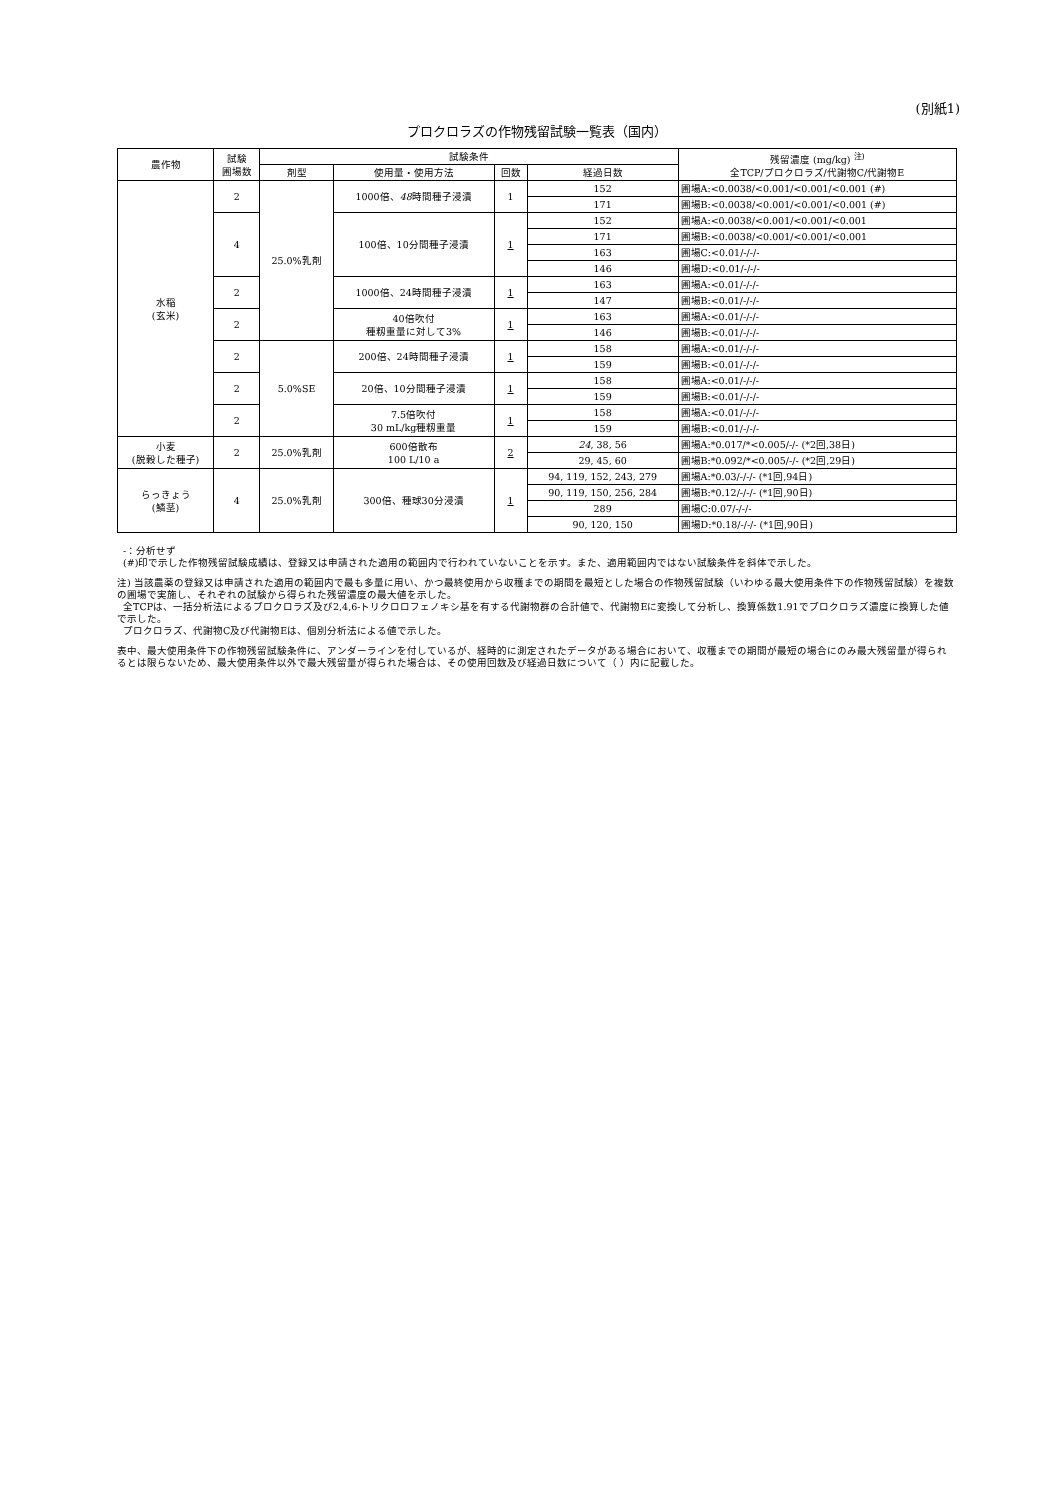(別紙1)
プロクロラズの作物残留試験一覧表（国内）
| 農作物 | 試験 圃場数 | 試験条件 | | | | 残留濃度 (mg/kg) <sup>注)</sup> 全TCP/プロクロラズ/代謝物C/代謝物E |
| --- | --- | --- | --- | --- | --- | --- |
| | | 剤型 | 使用量・使用方法 | 回数 | 経過日数 | |
| 水稲 (玄米) | 2 | 25.0%乳剤 | 1000倍、 48 時間種子浸漬 | 1 | 152 | 圃場A:<0.0038/<0.001/<0.001/<0.001 (#) |
| | | | | | 171 | 圃場B:<0.0038/<0.001/<0.001/<0.001 (#) |
| | 4 | | 100倍、10分間種子浸漬 | 1 | 152 | 圃場A:<0.0038/<0.001/<0.001/<0.001 |
| | | | | | 171 | 圃場B:<0.0038/<0.001/<0.001/<0.001 |
| | | | | | 163 | 圃場C:<0.01/-/-/- |
| | | | | | 146 | 圃場D:<0.01/-/-/- |
| | 2 | | 1000倍、24時間種子浸漬 | 1 | 163 | 圃場A:<0.01/-/-/- |
| | | | | | 147 | 圃場B:<0.01/-/-/- |
| | 2 | | 40倍吹付 種籾重量に対して3% | 1 | 163 | 圃場A:<0.01/-/-/- |
| | | | | | 146 | 圃場B:<0.01/-/-/- |
| | 2 | 5.0%SE | 200倍、24時間種子浸漬 | 1 | 158 | 圃場A:<0.01/-/-/- |
| | | | | | 159 | 圃場B:<0.01/-/-/- |
| | 2 | | 20倍、10分間種子浸漬 | 1 | 158 | 圃場A:<0.01/-/-/- |
| | | | | | 159 | 圃場B:<0.01/-/-/- |
| | 2 | | 7.5倍吹付 30 mL/kg種籾重量 | 1 | 158 | 圃場A:<0.01/-/-/- |
| | | | | | 159 | 圃場B:<0.01/-/-/- |
| 小麦 (脱穀した種子) | 2 | 25.0%乳剤 | 600倍散布 100 L/10 a | 2 | 24 , 38, 56 | 圃場A:*0.017/*<0.005/-/- (*2回,38日) |
| | | | | | 29, 45, 60 | 圃場B:*0.092/*<0.005/-/- (*2回,29日) |
| らっきょう (鱗茎) | 4 | 25.0%乳剤 | 300倍、種球30分浸漬 | 1 | 94, 119, 152, 243, 279 | 圃場A:*0.03/-/-/- (*1回,94日) |
| | | | | | 90, 119, 150, 256, 284 | 圃場B:*0.12/-/-/- (*1回,90日) |
| | | | | | 289 | 圃場C:0.07/-/-/- |
| | | | | | 90, 120, 150 | 圃場D:*0.18/-/-/- (*1回,90日) |
-：分析せず
(#)印で示した作物残留試験成績は、登録又は申請された適用の範囲内で行われていないことを示す。また、適用範囲内ではない試験条件を斜体で示した。
注) 当該農薬の登録又は申請された適用の範囲内で最も多量に用い、かつ最終使用から収穫までの期間を最短とした場合の作物残留試験（いわゆる最大使用条件下の作物残留試験）を複数の圃場で実施し、それぞれの試験から得られた残留濃度の最大値を示した。
全TCPは、一括分析法によるプロクロラズ及び2,4,6-トリクロロフェノキシ基を有する代謝物群の合計値で、代謝物Eに変換して分析し、換算係数1.91でプロクロラズ濃度に換算した値で示した。
プロクロラズ、代謝物C及び代謝物Eは、個別分析法による値で示した。
表中、最大使用条件下の作物残留試験条件に、アンダーラインを付しているが、経時的に測定されたデータがある場合において、収穫までの期間が最短の場合にのみ最大残留量が得られるとは限らないため、最大使用条件以外で最大残留量が得られた場合は、その使用回数及び経過日数について（ ）内に記載した。